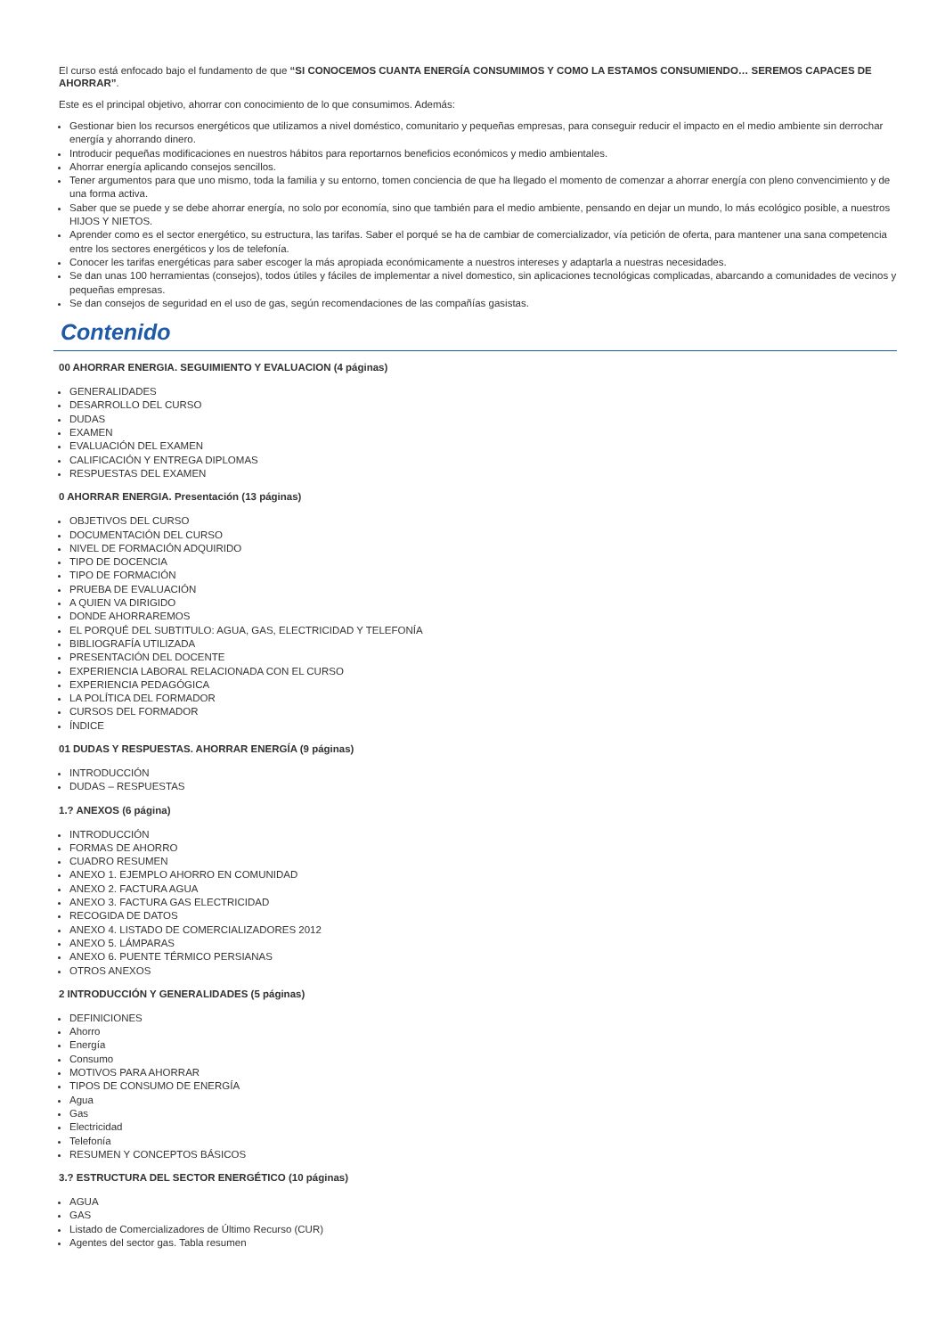El curso está enfocado bajo el fundamento de que “SI CONOCEMOS CUANTA ENERGÍA CONSUMIMOS Y COMO LA ESTAMOS CONSUMIENDO… SEREMOS CAPACES DE AHORRAR”.
Este es el principal objetivo, ahorrar con conocimiento de lo que consumimos. Además:
Gestionar bien los recursos energéticos que utilizamos a nivel doméstico, comunitario y pequeñas empresas, para conseguir reducir el impacto en el medio ambiente sin derrochar energía y ahorrando dinero.
Introducir pequeñas modificaciones en nuestros hábitos para reportarnos beneficios económicos y medio ambientales.
Ahorrar energía aplicando consejos sencillos.
Tener argumentos para que uno mismo, toda la familia y su entorno, tomen conciencia de que ha llegado el momento de comenzar a ahorrar energía con pleno convencimiento y de una forma activa.
Saber que se puede y se debe ahorrar energía, no solo por economía, sino que también para el medio ambiente, pensando en dejar un mundo, lo más ecológico posible, a nuestros HIJOS Y NIETOS.
Aprender como es el sector energético, su estructura, las tarifas. Saber el porqué se ha de cambiar de comercializador, vía petición de oferta, para mantener una sana competencia entre los sectores energéticos y los de telefonía.
Conocer les tarifas energéticas para saber escoger la más apropiada económicamente a nuestros intereses y adaptarla a nuestras necesidades.
Se dan unas 100 herramientas (consejos), todos útiles y fáciles de implementar a nivel domestico, sin aplicaciones tecnológicas complicadas, abarcando a comunidades de vecinos y pequeñas empresas.
Se dan consejos de seguridad en el uso de gas, según recomendaciones de las compañías gasistas.
Contenido
00 AHORRAR ENERGIA. SEGUIMIENTO Y EVALUACION (4 páginas)
GENERALIDADES
DESARROLLO DEL CURSO
DUDAS
EXAMEN
EVALUACIÓN DEL EXAMEN
CALIFICACIÓN Y ENTREGA DIPLOMAS
RESPUESTAS DEL EXAMEN
0 AHORRAR ENERGIA. Presentación (13 páginas)
OBJETIVOS DEL CURSO
DOCUMENTACIÓN DEL CURSO
NIVEL DE FORMACIÓN ADQUIRIDO
TIPO DE DOCENCIA
TIPO DE FORMACIÓN
PRUEBA DE EVALUACIÓN
A QUIEN VA DIRIGIDO
DONDE AHORRAREMOS
EL PORQUÉ DEL SUBTITULO: AGUA, GAS, ELECTRICIDAD Y TELEFONÍA
BIBLIOGRAFÍA UTILIZADA
PRESENTACIÓN DEL DOCENTE
EXPERIENCIA LABORAL RELACIONADA CON EL CURSO
EXPERIENCIA PEDAGÓGICA
LA POLÍTICA DEL FORMADOR
CURSOS DEL FORMADOR
ÍNDICE
01 DUDAS Y RESPUESTAS. AHORRAR ENERGÍA (9 páginas)
INTRODUCCIÓN
DUDAS – RESPUESTAS
1.? ANEXOS (6 página)
INTRODUCCIÓN
FORMAS DE AHORRO
CUADRO RESUMEN
ANEXO 1. EJEMPLO AHORRO EN COMUNIDAD
ANEXO 2. FACTURA AGUA
ANEXO 3. FACTURA GAS ELECTRICIDAD
RECOGIDA DE DATOS
ANEXO 4. LISTADO DE COMERCIALIZADORES 2012
ANEXO 5. LÁMPARAS
ANEXO 6. PUENTE TÉRMICO PERSIANAS
OTROS ANEXOS
2 INTRODUCCIÓN Y GENERALIDADES (5 páginas)
DEFINICIONES
Ahorro
Energía
Consumo
MOTIVOS PARA AHORRAR
TIPOS DE CONSUMO DE ENERGÍA
Agua
Gas
Electricidad
Telefonía
RESUMEN Y CONCEPTOS BÁSICOS
3.? ESTRUCTURA DEL SECTOR ENERGÉTICO (10 páginas)
AGUA
GAS
Listado de Comercializadores de Último Recurso (CUR)
Agentes del sector gas. Tabla resumen